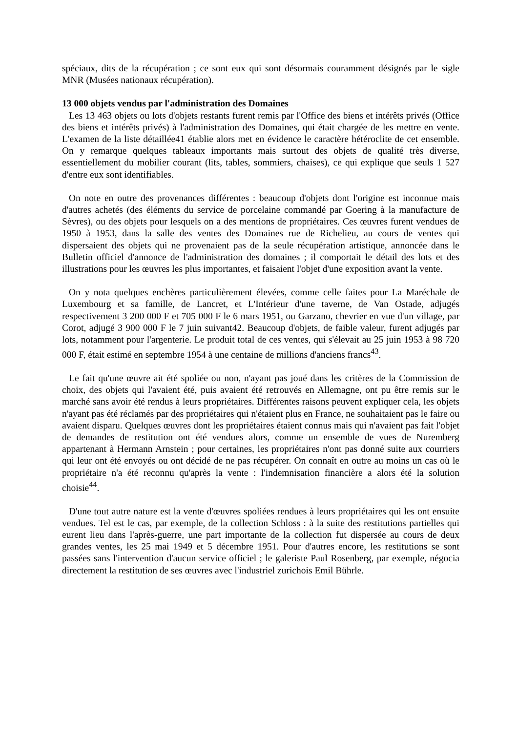spéciaux, dits de la récupération ; ce sont eux qui sont désormais couramment désignés par le sigle MNR (Musées nationaux récupération).
13 000 objets vendus par l'administration des Domaines
Les 13 463 objets ou lots d'objets restants furent remis par l'Office des biens et intérêts privés (Office des biens et intérêts privés) à l'administration des Domaines, qui était chargée de les mettre en vente. L'examen de la liste détaillée41 établie alors met en évidence le caractère hétéroclite de cet ensemble. On y remarque quelques tableaux importants mais surtout des objets de qualité très diverse, essentiellement du mobilier courant (lits, tables, sommiers, chaises), ce qui explique que seuls 1 527 d'entre eux sont identifiables.
On note en outre des provenances différentes : beaucoup d'objets dont l'origine est inconnue mais d'autres achetés (des éléments du service de porcelaine commandé par Goering à la manufacture de Sèvres), ou des objets pour lesquels on a des mentions de propriétaires. Ces œuvres furent vendues de 1950 à 1953, dans la salle des ventes des Domaines rue de Richelieu, au cours de ventes qui dispersaient des objets qui ne provenaient pas de la seule récupération artistique, annoncée dans le Bulletin officiel d'annonce de l'administration des domaines ; il comportait le détail des lots et des illustrations pour les œuvres les plus importantes, et faisaient l'objet d'une exposition avant la vente.
On y nota quelques enchères particulièrement élevées, comme celle faites pour La Maréchale de Luxembourg et sa famille, de Lancret, et L'Intérieur d'une taverne, de Van Ostade, adjugés respectivement 3 200 000 F et 705 000 F le 6 mars 1951, ou Garzano, chevrier en vue d'un village, par Corot, adjugé 3 900 000 F le 7 juin suivant42. Beaucoup d'objets, de faible valeur, furent adjugés par lots, notamment pour l'argenterie. Le produit total de ces ventes, qui s'élevait au 25 juin 1953 à 98 720 000 F, était estimé en septembre 1954 à une centaine de millions d'anciens francs<sup>43</sup>.
Le fait qu'une œuvre ait été spoliée ou non, n'ayant pas joué dans les critères de la Commission de choix, des objets qui l'avaient été, puis avaient été retrouvés en Allemagne, ont pu être remis sur le marché sans avoir été rendus à leurs propriétaires. Différentes raisons peuvent expliquer cela, les objets n'ayant pas été réclamés par des propriétaires qui n'étaient plus en France, ne souhaitaient pas le faire ou avaient disparu. Quelques œuvres dont les propriétaires étaient connus mais qui n'avaient pas fait l'objet de demandes de restitution ont été vendues alors, comme un ensemble de vues de Nuremberg appartenant à Hermann Arnstein ; pour certaines, les propriétaires n'ont pas donné suite aux courriers qui leur ont été envoyés ou ont décidé de ne pas récupérer. On connaît en outre au moins un cas où le propriétaire n'a été reconnu qu'après la vente : l'indemnisation financière a alors été la solution choisie<sup>44</sup>.
D'une tout autre nature est la vente d'œuvres spoliées rendues à leurs propriétaires qui les ont ensuite vendues. Tel est le cas, par exemple, de la collection Schloss : à la suite des restitutions partielles qui eurent lieu dans l'après-guerre, une part importante de la collection fut dispersée au cours de deux grandes ventes, les 25 mai 1949 et 5 décembre 1951. Pour d'autres encore, les restitutions se sont passées sans l'intervention d'aucun service officiel ; le galeriste Paul Rosenberg, par exemple, négocia directement la restitution de ses œuvres avec l'industriel zurichois Emil Bührle.